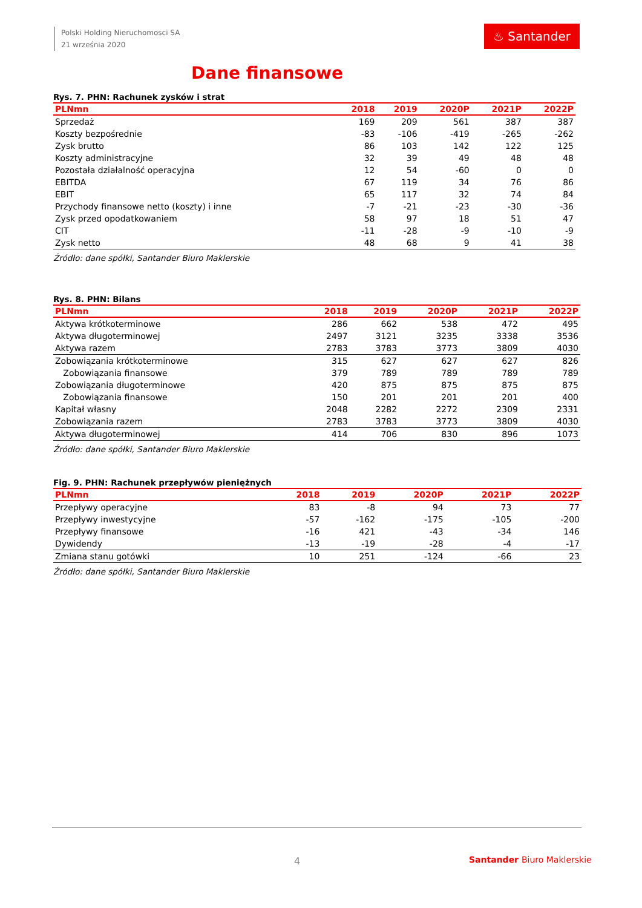Polski Holding Nieruchomosci SA
21 września 2020
♨ Santander
Dane finansowe
Rys. 7. PHN: Rachunek zysków i strat
| PLNmn | 2018 | 2019 | 2020P | 2021P | 2022P |
| --- | --- | --- | --- | --- | --- |
| Sprzedaż | 169 | 209 | 561 | 387 | 387 |
| Koszty bezpośrednie | -83 | -106 | -419 | -265 | -262 |
| Zysk brutto | 86 | 103 | 142 | 122 | 125 |
| Koszty administracyjne | 32 | 39 | 49 | 48 | 48 |
| Pozostała działalność operacyjna | 12 | 54 | -60 | 0 | 0 |
| EBITDA | 67 | 119 | 34 | 76 | 86 |
| EBIT | 65 | 117 | 32 | 74 | 84 |
| Przychody finansowe netto (koszty) i inne | -7 | -21 | -23 | -30 | -36 |
| Zysk przed opodatkowaniem | 58 | 97 | 18 | 51 | 47 |
| CIT | -11 | -28 | -9 | -10 | -9 |
| Zysk netto | 48 | 68 | 9 | 41 | 38 |
Źródło: dane spółki, Santander Biuro Maklerskie
Rys. 8. PHN: Bilans
| PLNmn | 2018 | 2019 | 2020P | 2021P | 2022P |
| --- | --- | --- | --- | --- | --- |
| Aktywa krótkoterminowe | 286 | 662 | 538 | 472 | 495 |
| Aktywa długoterminowej | 2497 | 3121 | 3235 | 3338 | 3536 |
| Aktywa razem | 2783 | 3783 | 3773 | 3809 | 4030 |
| Zobowiązania krótkoterminowe | 315 | 627 | 627 | 627 | 826 |
| Zobowiązania finansowe | 379 | 789 | 789 | 789 | 789 |
| Zobowiązania długoterminowe | 420 | 875 | 875 | 875 | 875 |
| Zobowiązania finansowe | 150 | 201 | 201 | 201 | 400 |
| Kapitał własny | 2048 | 2282 | 2272 | 2309 | 2331 |
| Zobowiązania razem | 2783 | 3783 | 3773 | 3809 | 4030 |
| Aktywa długoterminowej | 414 | 706 | 830 | 896 | 1073 |
Źródło: dane spółki, Santander Biuro Maklerskie
Fig. 9. PHN: Rachunek przepływów pieniężnych
| PLNmn | 2018 | 2019 | 2020P | 2021P | 2022P |
| --- | --- | --- | --- | --- | --- |
| Przepływy operacyjne | 83 | -8 | 94 | 73 | 77 |
| Przepływy inwestycyjne | -57 | -162 | -175 | -105 | -200 |
| Przepływy finansowe | -16 | 421 | -43 | -34 | 146 |
| Dywidendy | -13 | -19 | -28 | -4 | -17 |
| Zmiana stanu gotówki | 10 | 251 | -124 | -66 | 23 |
Źródło: dane spółki, Santander Biuro Maklerskie
4 Santander Biuro Maklerskie